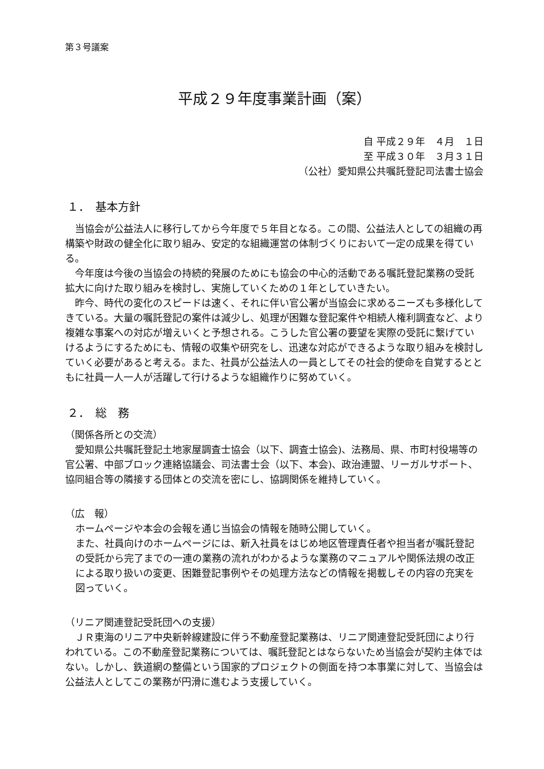第３号議案
平成２９年度事業計画（案）
自 平成２９年　４月　１日
至 平成３０年　３月３１日
（公社）愛知県公共嘱託登記司法書士協会
１．　基本方針
当協会が公益法人に移行してから今年度で５年目となる。この間、公益法人としての組織の再構築や財政の健全化に取り組み、安定的な組織運営の体制づくりにおいて一定の成果を得ている。
今年度は今後の当協会の持続的発展のためにも協会の中心的活動である嘱託登記業務の受託拡大に向けた取り組みを検討し、実施していくための１年としていきたい。
昨今、時代の変化のスピードは速く、それに伴い官公署が当協会に求めるニーズも多様化してきている。大量の嘱託登記の案件は減少し、処理が困難な登記案件や相続人権利調査など、より複雑な事案への対応が増えいくと予想される。こうした官公署の要望を実際の受託に繋げていけるようにするためにも、情報の収集や研究をし、迅速な対応ができるような取り組みを検討していく必要があると考える。また、社員が公益法人の一員としてその社会的使命を自覚するとともに社員一人一人が活躍して行けるような組織作りに努めていく。
２．　総　務
（関係各所との交流）
愛知県公共嘱託登記土地家屋調査士協会（以下、調査士協会)、法務局、県、市町村役場等の官公署、中部ブロック連絡協議会、司法書士会（以下、本会)、政治連盟、リーガルサポート、協同組合等の隣接する団体との交流を密にし、協調関係を維持していく。
（広　報）
ホームページや本会の会報を通じ当協会の情報を随時公開していく。
また、社員向けのホームページには、新入社員をはじめ地区管理責任者や担当者が嘱託登記の受託から完了までの一連の業務の流れがわかるような業務のマニュアルや関係法規の改正による取り扱いの変更、困難登記事例やその処理方法などの情報を掲載しその内容の充実を図っていく。
（リニア関連登記受託団への支援）
ＪＲ東海のリニア中央新幹線建設に伴う不動産登記業務は、リニア関連登記受託団により行われている。この不動産登記業務については、嘱託登記とはならないため当協会が契約主体ではない。しかし、鉄道網の整備という国家的プロジェクトの側面を持つ本事業に対して、当協会は公益法人としてこの業務が円滑に進むよう支援していく。